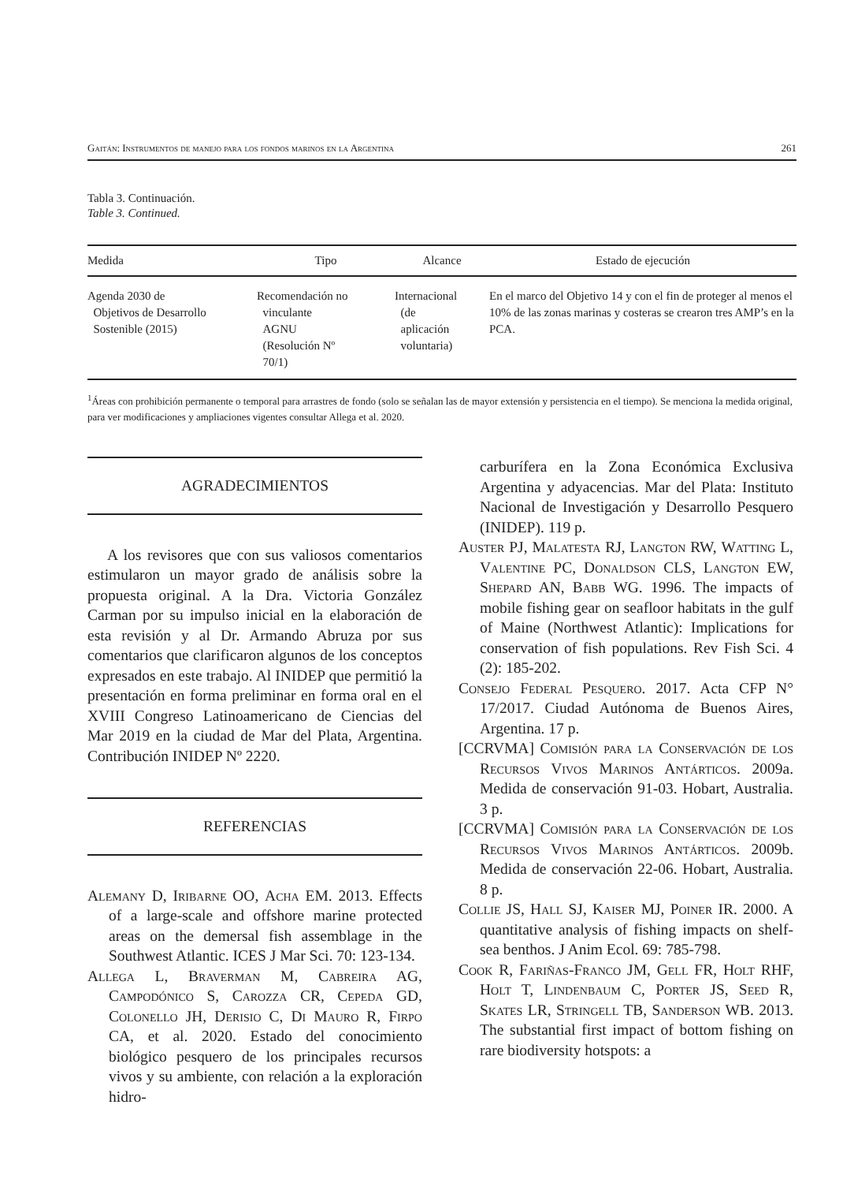Gaitán: Instrumentos de manejo para los fondos marinos en la Argentina 261
Tabla 3. Continuación.
Table 3. Continued.
| Medida | Tipo | Alcance | Estado de ejecución |
| --- | --- | --- | --- |
| Agenda 2030 de Objetivos de Desarrollo Sostenible (2015) | Recomendación no vinculante AGNU (Resolución Nº 70/1) | Internacional (de aplicación voluntaria) | En el marco del Objetivo 14 y con el fin de proteger al menos el 10% de las zonas marinas y costeras se crearon tres AMP’s en la PCA. |
<sup>1</sup> Áreas con prohibición permanente o temporal para arrastres de fondo (solo se señalan las de mayor extensión y persistencia en el tiempo). Se menciona la medida original, para ver modificaciones y ampliaciones vigentes consultar Allega et al. 2020.
AGRADECIMIENTOS
A los revisores que con sus valiosos comentarios estimularon un mayor grado de análisis sobre la propuesta original. A la Dra. Victoria González Carman por su impulso inicial en la elaboración de esta revisión y al Dr. Armando Abruza por sus comentarios que clarificaron algunos de los conceptos expresados en este trabajo. Al INIDEP que permitió la presentación en forma preliminar en forma oral en el XVIII Congreso Latinoamericano de Ciencias del Mar 2019 en la ciudad de Mar del Plata, Argentina. Contribución INIDEP Nº 2220.
REFERENCIAS
Alemany D, Iribarne OO, Acha EM. 2013. Effects of a large-scale and offshore marine protected areas on the demersal fish assemblage in the Southwest Atlantic. ICES J Mar Sci. 70: 123-134.
Allega L, Braverman M, Cabreira AG, Campodónico S, Carozza CR, Cepeda GD, Colonello JH, Derisio C, Di Mauro R, Firpo CA, et al. 2020. Estado del conocimiento biológico pesquero de los principales recursos vivos y su ambiente, con relación a la exploración hidro-
carburífera en la Zona Económica Exclusiva Argentina y adyacencias. Mar del Plata: Instituto Nacional de Investigación y Desarrollo Pesquero (INIDEP). 119 p.
Auster PJ, Malatesta RJ, Langton RW, Watting L, Valentine PC, Donaldson CLS, Langton EW, Shepard AN, Babb WG. 1996. The impacts of mobile fishing gear on seafloor habitats in the gulf of Maine (Northwest Atlantic): Implications for conservation of fish populations. Rev Fish Sci. 4 (2): 185-202.
Consejo Federal Pesquero. 2017. Acta CFP N° 17/2017. Ciudad Autónoma de Buenos Aires, Argentina. 17 p.
[CCRVMA] Comisión para la Conservación de los Recursos Vivos Marinos Antárticos. 2009a. Medida de conservación 91-03. Hobart, Australia. 3 p.
[CCRVMA] Comisión para la Conservación de los Recursos Vivos Marinos Antárticos. 2009b. Medida de conservación 22-06. Hobart, Australia. 8 p.
Collie JS, Hall SJ, Kaiser MJ, Poiner IR. 2000. A quantitative analysis of fishing impacts on shelf-sea benthos. J Anim Ecol. 69: 785-798.
Cook R, Fariñas-Franco JM, Gell FR, Holt RHF, Holt T, Lindenbaum C, Porter JS, Seed R, Skates LR, Stringell TB, Sanderson WB. 2013. The substantial first impact of bottom fishing on rare biodiversity hotspots: a